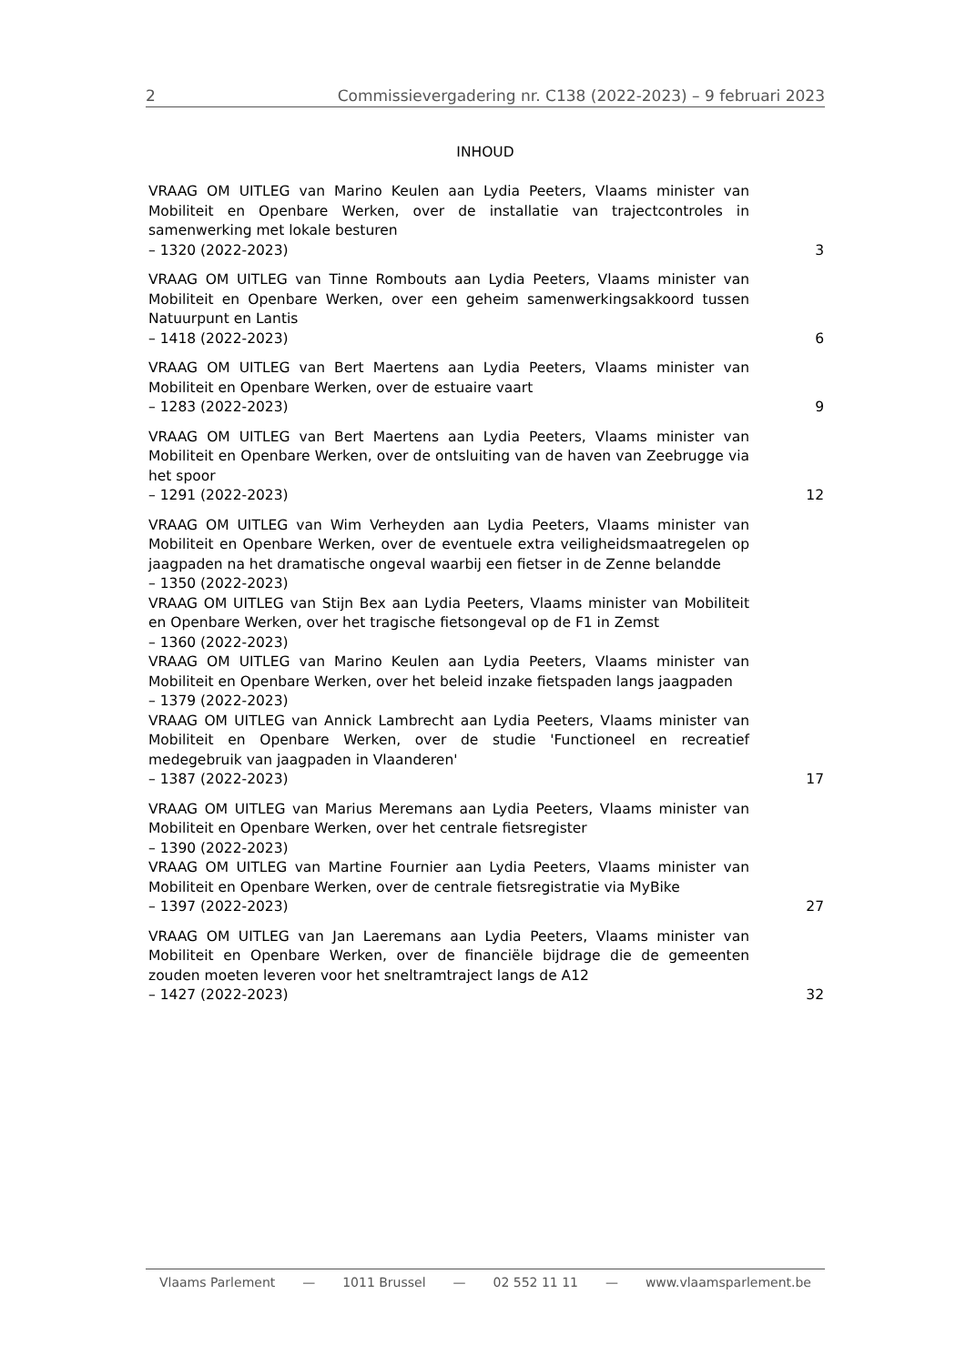2 Commissievergadering nr. C138 (2022-2023) – 9 februari 2023
INHOUD
VRAAG OM UITLEG van Marino Keulen aan Lydia Peeters, Vlaams minister van Mobiliteit en Openbare Werken, over de installatie van trajectcontroles in samenwerking met lokale besturen
– 1320 (2022-2023)
3
VRAAG OM UITLEG van Tinne Rombouts aan Lydia Peeters, Vlaams minister van Mobiliteit en Openbare Werken, over een geheim samenwerkingsakkoord tussen Natuurpunt en Lantis
– 1418 (2022-2023)
6
VRAAG OM UITLEG van Bert Maertens aan Lydia Peeters, Vlaams minister van Mobiliteit en Openbare Werken, over de estuaire vaart
– 1283 (2022-2023)
9
VRAAG OM UITLEG van Bert Maertens aan Lydia Peeters, Vlaams minister van Mobiliteit en Openbare Werken, over de ontsluiting van de haven van Zeebrugge via het spoor
– 1291 (2022-2023)
12
VRAAG OM UITLEG van Wim Verheyden aan Lydia Peeters, Vlaams minister van Mobiliteit en Openbare Werken, over de eventuele extra veiligheidsmaatregelen op jaagpaden na het dramatische ongeval waarbij een fietser in de Zenne belandde
– 1350 (2022-2023)
VRAAG OM UITLEG van Stijn Bex aan Lydia Peeters, Vlaams minister van Mobiliteit en Openbare Werken, over het tragische fietsongeval op de F1 in Zemst
– 1360 (2022-2023)
VRAAG OM UITLEG van Marino Keulen aan Lydia Peeters, Vlaams minister van Mobiliteit en Openbare Werken, over het beleid inzake fietspaden langs jaagpaden
– 1379 (2022-2023)
VRAAG OM UITLEG van Annick Lambrecht aan Lydia Peeters, Vlaams minister van Mobiliteit en Openbare Werken, over de studie 'Functioneel en recreatief medegebruik van jaagpaden in Vlaanderen'
– 1387 (2022-2023)
17
VRAAG OM UITLEG van Marius Meremans aan Lydia Peeters, Vlaams minister van Mobiliteit en Openbare Werken, over het centrale fietsregister
– 1390 (2022-2023)
VRAAG OM UITLEG van Martine Fournier aan Lydia Peeters, Vlaams minister van Mobiliteit en Openbare Werken, over de centrale fietsregistratie via MyBike
– 1397 (2022-2023)
27
VRAAG OM UITLEG van Jan Laeremans aan Lydia Peeters, Vlaams minister van Mobiliteit en Openbare Werken, over de financiële bijdrage die de gemeenten zouden moeten leveren voor het sneltramtraject langs de A12
– 1427 (2022-2023)
32
Vlaams Parlement — 1011 Brussel — 02 552 11 11 — www.vlaamsparlement.be